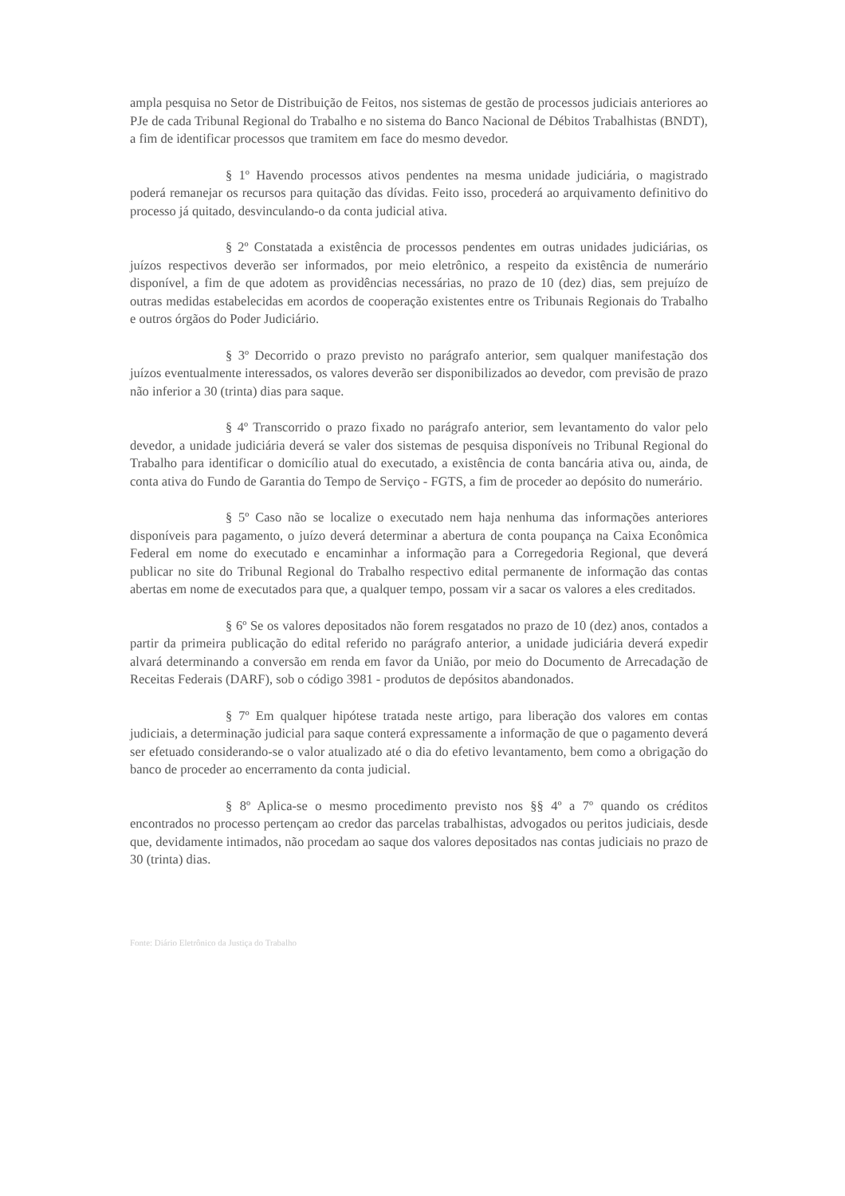ampla pesquisa no Setor de Distribuição de Feitos, nos sistemas de gestão de processos judiciais anteriores ao PJe de cada Tribunal Regional do Trabalho e no sistema do Banco Nacional de Débitos Trabalhistas (BNDT), a fim de identificar processos que tramitem em face do mesmo devedor.
§ 1º Havendo processos ativos pendentes na mesma unidade judiciária, o magistrado poderá remanejar os recursos para quitação das dívidas. Feito isso, procederá ao arquivamento definitivo do processo já quitado, desvinculando-o da conta judicial ativa.
§ 2º Constatada a existência de processos pendentes em outras unidades judiciárias, os juízos respectivos deverão ser informados, por meio eletrônico, a respeito da existência de numerário disponível, a fim de que adotem as providências necessárias, no prazo de 10 (dez) dias, sem prejuízo de outras medidas estabelecidas em acordos de cooperação existentes entre os Tribunais Regionais do Trabalho e outros órgãos do Poder Judiciário.
§ 3º Decorrido o prazo previsto no parágrafo anterior, sem qualquer manifestação dos juízos eventualmente interessados, os valores deverão ser disponibilizados ao devedor, com previsão de prazo não inferior a 30 (trinta) dias para saque.
§ 4º Transcorrido o prazo fixado no parágrafo anterior, sem levantamento do valor pelo devedor, a unidade judiciária deverá se valer dos sistemas de pesquisa disponíveis no Tribunal Regional do Trabalho para identificar o domicílio atual do executado, a existência de conta bancária ativa ou, ainda, de conta ativa do Fundo de Garantia do Tempo de Serviço - FGTS, a fim de proceder ao depósito do numerário.
§ 5º Caso não se localize o executado nem haja nenhuma das informações anteriores disponíveis para pagamento, o juízo deverá determinar a abertura de conta poupança na Caixa Econômica Federal em nome do executado e encaminhar a informação para a Corregedoria Regional, que deverá publicar no site do Tribunal Regional do Trabalho respectivo edital permanente de informação das contas abertas em nome de executados para que, a qualquer tempo, possam vir a sacar os valores a eles creditados.
§ 6º Se os valores depositados não forem resgatados no prazo de 10 (dez) anos, contados a partir da primeira publicação do edital referido no parágrafo anterior, a unidade judiciária deverá expedir alvará determinando a conversão em renda em favor da União, por meio do Documento de Arrecadação de Receitas Federais (DARF), sob o código 3981 - produtos de depósitos abandonados.
§ 7º Em qualquer hipótese tratada neste artigo, para liberação dos valores em contas judiciais, a determinação judicial para saque conterá expressamente a informação de que o pagamento deverá ser efetuado considerando-se o valor atualizado até o dia do efetivo levantamento, bem como a obrigação do banco de proceder ao encerramento da conta judicial.
§ 8º Aplica-se o mesmo procedimento previsto nos §§ 4º a 7º quando os créditos encontrados no processo pertençam ao credor das parcelas trabalhistas, advogados ou peritos judiciais, desde que, devidamente intimados, não procedam ao saque dos valores depositados nas contas judiciais no prazo de 30 (trinta) dias.
Fonte: Diário Eletrônico da Justiça do Trabalho